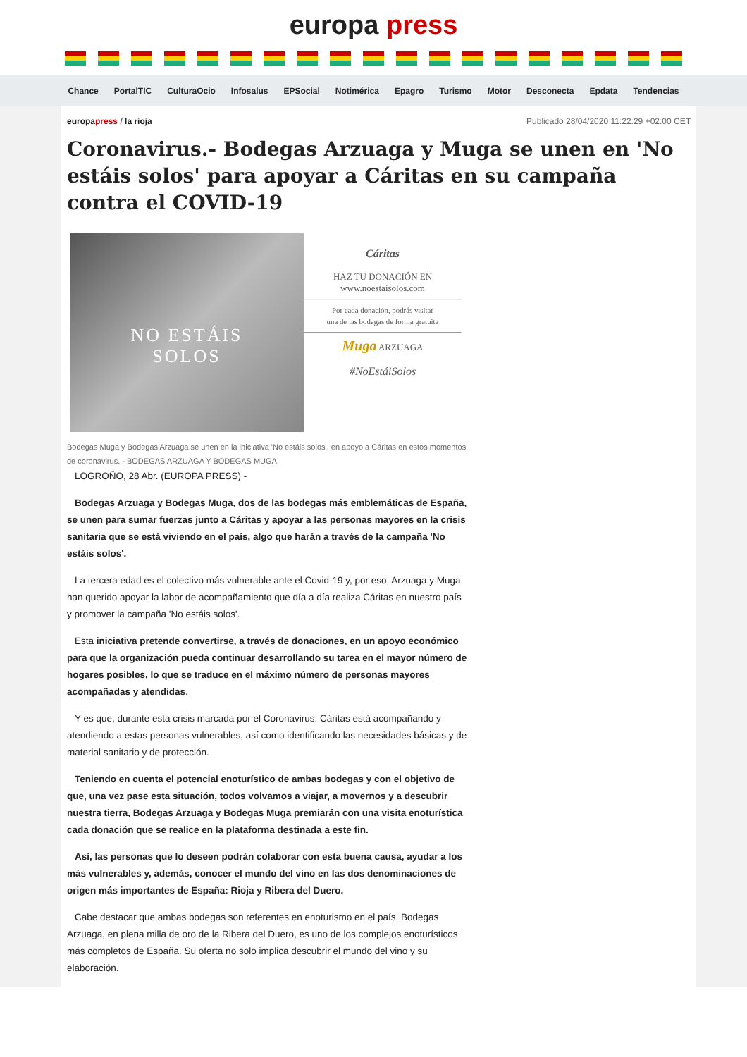europa press
Chance PortalTIC CulturaOcio Infosalus EPSocial Notimérica Epagro Turismo Motor Desconecta Epdata Tendencias
europapress / la rioja Publicado 28/04/2020 11:22:29 +02:00 CET
Coronavirus.- Bodegas Arzuaga y Muga se unen en 'No estáis solos' para apoyar a Cáritas en su campaña contra el COVID-19
NO ESTÁIS
SOLOS
Cáritas
HAZ TU DONACIÓN EN
www.noestaisolos.com
Por cada donación, podrás visitar
una de las bodegas de forma gratuita
Muga ARZUAGA
#NoEstáiSolos
Bodegas Muga y Bodegas Arzuaga se unen en la iniciativa 'No estáis solos', en apoyo a Cáritas en estos momentos de coronavirus. - BODEGAS ARZUAGA Y BODEGAS MUGA
LOGROÑO, 28 Abr. (EUROPA PRESS) -
Bodegas Arzuaga y Bodegas Muga, dos de las bodegas más emblemáticas de España, se unen para sumar fuerzas junto a Cáritas y apoyar a las personas mayores en la crisis sanitaria que se está viviendo en el país, algo que harán a través de la campaña 'No estáis solos'.
La tercera edad es el colectivo más vulnerable ante el Covid-19 y, por eso, Arzuaga y Muga han querido apoyar la labor de acompañamiento que día a día realiza Cáritas en nuestro país y promover la campaña 'No estáis solos'.
Esta iniciativa pretende convertirse, a través de donaciones, en un apoyo económico para que la organización pueda continuar desarrollando su tarea en el mayor número de hogares posibles, lo que se traduce en el máximo número de personas mayores acompañadas y atendidas.
Y es que, durante esta crisis marcada por el Coronavirus, Cáritas está acompañando y atendiendo a estas personas vulnerables, así como identificando las necesidades básicas y de material sanitario y de protección.
Teniendo en cuenta el potencial enoturístico de ambas bodegas y con el objetivo de que, una vez pase esta situación, todos volvamos a viajar, a movernos y a descubrir nuestra tierra, Bodegas Arzuaga y Bodegas Muga premiarán con una visita enoturística cada donación que se realice en la plataforma destinada a este fin.
Así, las personas que lo deseen podrán colaborar con esta buena causa, ayudar a los más vulnerables y, además, conocer el mundo del vino en las dos denominaciones de origen más importantes de España: Rioja y Ribera del Duero.
Cabe destacar que ambas bodegas son referentes en enoturismo en el país. Bodegas Arzuaga, en plena milla de oro de la Ribera del Duero, es uno de los complejos enoturísticos más completos de España. Su oferta no solo implica descubrir el mundo del vino y su elaboración.